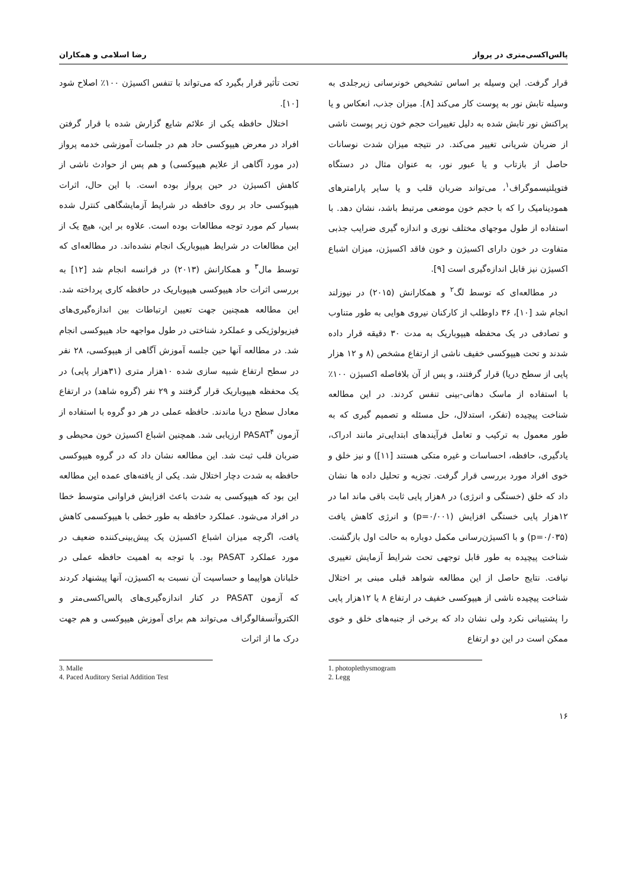پالس‌اکسی‌متری در پرواز رضا اسلامی و همکاران
قرار گرفت. این وسیله بر اساس تشخیص خونرسانی زیرجلدی به وسیله تابش نور به پوست کار می‌کند [۸]. میزان جذب، انعکاس و یا پراکنش نور تابش شده به دلیل تغییرات حجم خون زیر پوست ناشی از ضربان شریانی تغییر می‌کند. در نتیجه میزان شدت نوسانات حاصل از بازتاب و یا عبور نور، به عنوان مثال در دستگاه فتوپلتیسموگراف<sup>۱</sup>، می‌تواند ضربان قلب و یا سایر پارامترهای همودینامیک را که با حجم خون موضعی مرتبط باشد، نشان دهد. با استفاده از طول موجهای مختلف نوری و اندازه گیری ضرایب جذبی متفاوت در خون دارای اکسیژن و خون فاقد اکسیژن، میزان اشباع اکسیژن نیز قابل اندازه‌گیری است [۹].
در مطالعه‌ای که توسط لگ<sup>۲</sup> و همکارانش (۲۰۱۵) در نیوزلند انجام شد [۱۰]، ۳۶ داوطلب از کارکنان نیروی هوایی به طور متناوب و تصادفی در یک محفظه هیپوباریک به مدت ۳۰ دقیقه قرار داده شدند و تحت هیپوکسی خفیف ناشی از ارتفاع مشخص (۸ و ۱۲ هزار پایی از سطح دریا) قرار گرفتند، و پس از آن بلافاصله اکسیژن ۱۰۰٪ با استفاده از ماسک دهانی-بینی تنفس کردند. در این مطالعه شناخت پیچیده (تفکر، استدلال، حل مسئله و تصمیم گیری که به طور معمول به ترکیب و تعامل فرآیندهای ابتدایی‌تر مانند ادراک، یادگیری، حافظه، احساسات و غیره متکی هستند [۱۱]) و نیز خلق و خوی افراد مورد بررسی قرار گرفت. تجزیه و تحلیل داده ها نشان داد که خلق (خستگی و انرژی) در ۸هزار پایی ثابت باقی ماند اما در ۱۲هزار پایی خستگی افزایش (p=۰/۰۰۱) و انرژی کاهش یافت (p=۰/۰۳۵) و با اکسیژن‌رسانی مکمل دوباره به حالت اول بازگشت. شناخت پیچیده به طور قابل توجهی تحت شرایط آزمایش تغییری نیافت. نتایج حاصل از این مطالعه شواهد قبلی مبنی بر اختلال شناخت پیچیده ناشی از هیپوکسی خفیف در ارتفاع ۸ یا ۱۲هزار پایی را پشتیبانی نکرد ولی نشان داد که برخی از جنبه‌های خلق و خوی ممکن است در این دو ارتفاع
1. photoplethysmogram
2. Legg
تحت تأثیر قرار بگیرد که می‌تواند با تنفس اکسیژن ۱۰۰٪ اصلاح شود [۱۰].
اختلال حافظه یکی از علائم شایع گزارش شده با قرار گرفتن افراد در معرض هیپوکسی حاد هم در جلسات آموزشی خدمه پرواز (در مورد آگاهی از علایم هیپوکسی) و هم پس از حوادث ناشی از کاهش اکسیژن در حین پرواز بوده است. با این حال، اثرات هیپوکسی حاد بر روی حافظه در شرایط آزمایشگاهی کنترل شده بسیار کم مورد توجه مطالعات بوده است. علاوه بر این، هیچ یک از این مطالعات در شرایط هیپوباریک انجام نشده‌اند. در مطالعه‌ای که توسط مال<sup>۳</sup> و همکارانش (۲۰۱۳) در فرانسه انجام شد [۱۲] به بررسی اثرات حاد هیپوکسی هیپوباریک در حافظه کاری پرداخته شد. این مطالعه همچنین جهت تعیین ارتباطات بین اندازه‌گیری‌های فیزیولوژیکی و عملکرد شناختی در طول مواجهه حاد هیپوکسی انجام شد. در مطالعه آنها حین جلسه آموزش آگاهی از هیپوکسی، ۲۸ نفر در سطح ارتفاع شبیه سازی شده ۱۰هزار متری (۳۱هزار پایی) در یک محفظه هیپوباریک قرار گرفتند و ۲۹ نفر (گروه شاهد) در ارتفاع معادل سطح دریا ماندند. حافظه عملی در هر دو گروه با استفاده از آزمون PASAT<sup>۴</sup> ارزیابی شد. همچنین اشباع اکسیژن خون محیطی و ضربان قلب ثبت شد. این مطالعه نشان داد که در گروه هیپوکسی حافظه به شدت دچار اختلال شد. یکی از یافته‌های عمده این مطالعه این بود که هیپوکسی به شدت باعث افزایش فراوانی متوسط خطا در افراد می‌شود. عملکرد حافظه به طور خطی با هیپوکسمی کاهش یافت، اگرچه میزان اشباع اکسیژن یک پیش‌بینی‌کننده ضعیف در مورد عملکرد PASAT بود. با توجه به اهمیت حافظه عملی در خلبانان هواپیما و حساسیت آن نسبت به اکسیژن، آنها پیشنهاد کردند که آزمون PASAT در کنار اندازه‌گیری‌های پالس‌اکسی‌متر و الکتروآنسفالوگراف می‌تواند هم برای آموزش هیپوکسی و هم جهت درک ما از اثرات
3. Malle
4. Paced Auditory Serial Addition Test
۱۶